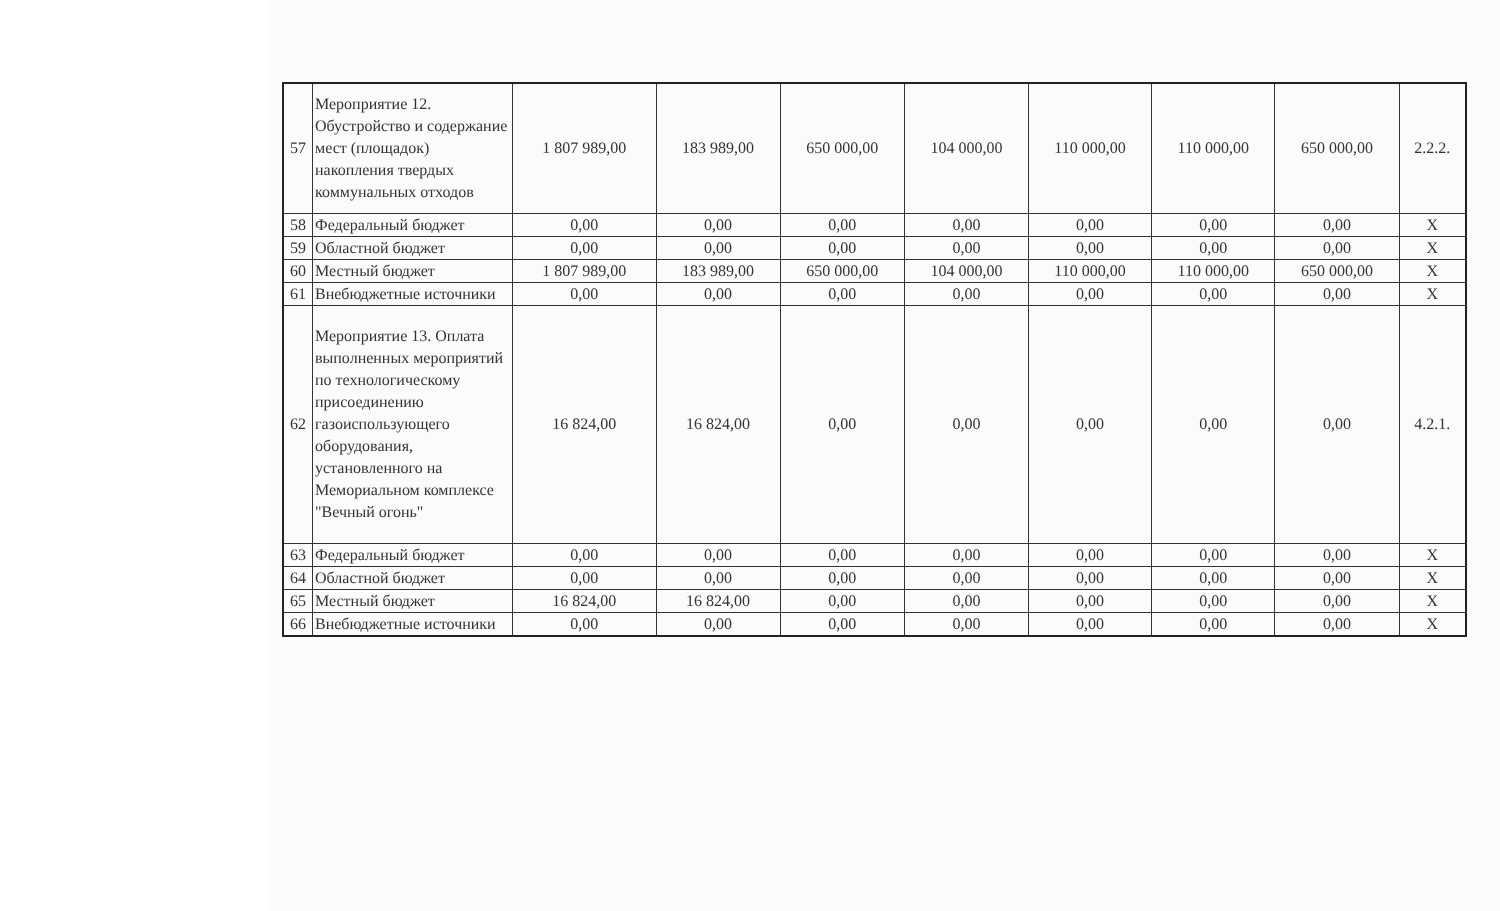| 57 | Мероприятие 12. Обустройство и содержание мест (площадок) накопления твердых коммунальных отходов | 1 807 989,00 | 183 989,00 | 650 000,00 | 104 000,00 | 110 000,00 | 110 000,00 | 650 000,00 | 2.2.2. |
| 58 | Федеральный бюджет | 0,00 | 0,00 | 0,00 | 0,00 | 0,00 | 0,00 | 0,00 | X |
| 59 | Областной бюджет | 0,00 | 0,00 | 0,00 | 0,00 | 0,00 | 0,00 | 0,00 | X |
| 60 | Местный бюджет | 1 807 989,00 | 183 989,00 | 650 000,00 | 104 000,00 | 110 000,00 | 110 000,00 | 650 000,00 | X |
| 61 | Внебюджетные источники | 0,00 | 0,00 | 0,00 | 0,00 | 0,00 | 0,00 | 0,00 | X |
| 62 | Мероприятие 13. Оплата выполненных мероприятий по технологическому присоединению газоиспользующего оборудования, установленного на Мемориальном комплексе "Вечный огонь" | 16 824,00 | 16 824,00 | 0,00 | 0,00 | 0,00 | 0,00 | 0,00 | 4.2.1. |
| 63 | Федеральный бюджет | 0,00 | 0,00 | 0,00 | 0,00 | 0,00 | 0,00 | 0,00 | X |
| 64 | Областной бюджет | 0,00 | 0,00 | 0,00 | 0,00 | 0,00 | 0,00 | 0,00 | X |
| 65 | Местный бюджет | 16 824,00 | 16 824,00 | 0,00 | 0,00 | 0,00 | 0,00 | 0,00 | X |
| 66 | Внебюджетные источники | 0,00 | 0,00 | 0,00 | 0,00 | 0,00 | 0,00 | 0,00 | X |